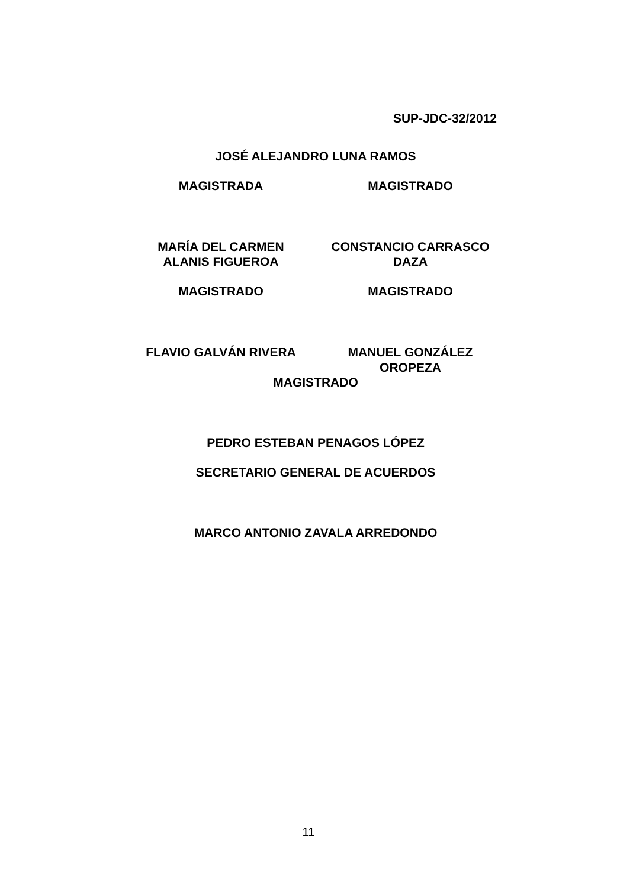SUP-JDC-32/2012
JOSÉ ALEJANDRO LUNA RAMOS
MAGISTRADA MAGISTRADO
MARÍA DEL CARMEN
ALANIS FIGUEROA
CONSTANCIO CARRASCO
DAZA
MAGISTRADO MAGISTRADO
FLAVIO GALVÁN RIVERA MANUEL GONZÁLEZ
OROPEZA
MAGISTRADO
PEDRO ESTEBAN PENAGOS LÓPEZ
SECRETARIO GENERAL DE ACUERDOS
MARCO ANTONIO ZAVALA ARREDONDO
11